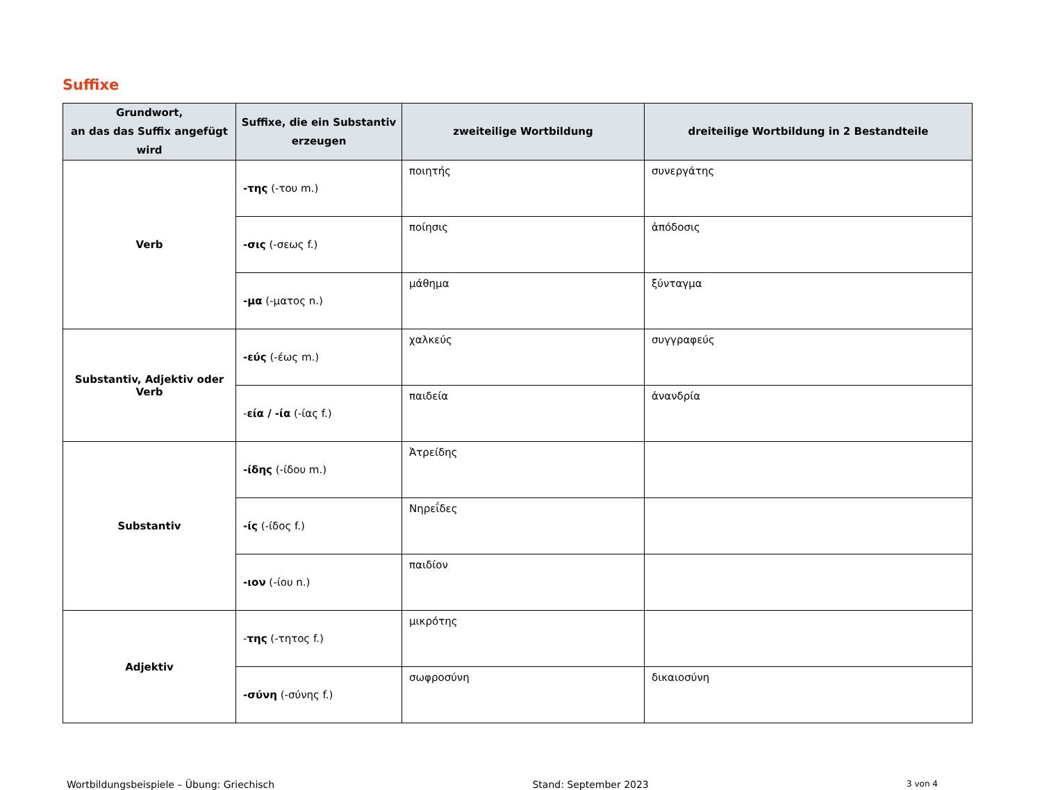Suffixe
| Grundwort, an das das Suffix angefügt wird | Suffixe, die ein Substantiv erzeugen | zweiteilige Wortbildung | dreiteilige Wortbildung in 2 Bestandteile |
| --- | --- | --- | --- |
| Verb | -της (-του m.) | ποιητής | συνεργάτης |
| | -σις (-σεως f.) | ποίησις | ἀπόδοσις |
| | -μα (-ματος n.) | μάθημα | ξύνταγμα |
| Substantiv, Adjektiv oder Verb | -εύς (-έως m.) | χαλκεύς | συγγραφεύς |
| | - εία / -ία (-ίας f.) | παιδεία | ἀνανδρία |
| Substantiv | -ίδης (-ίδου m.) | Ἀτρείδης | |
| | -ίς (-ίδος f.) | Νηρεΐδες | |
| | -ιον (-ίου n.) | παιδίον | |
| Adjektiv | - της (-τητος f.) | μικρότης | |
| | -σύνη (-σύνης f.) | σωφροσύνη | δικαιοσύνη |
Wortbildungsbeispiele – Übung: Griechisch Stand: September 2023 3 von 4